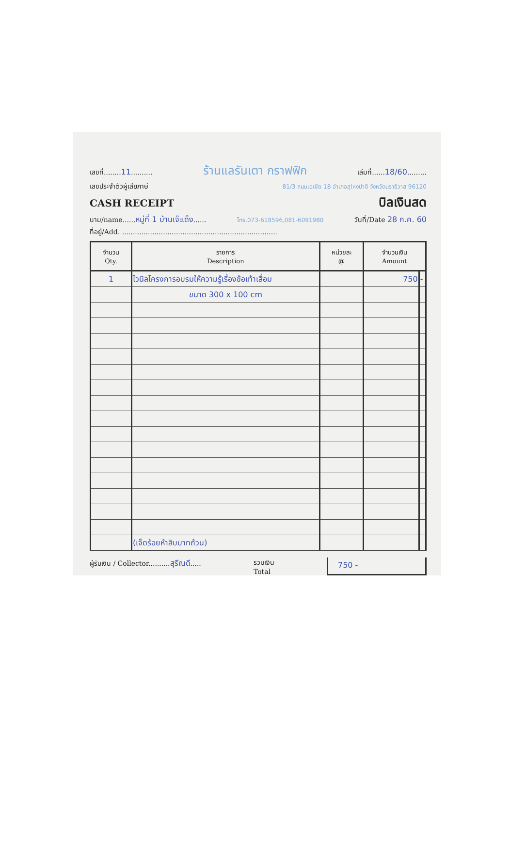เลขที่........11.......... ร้านแลรันเตา กราฟฟิก เล่มที่......18/60.........
เลขประจำตัวผู้เสียภาษี 81/3 ถนนเอเชีย 18 อำเภอสุไหงปาดี จังหวัดนราธิวาส 96120
CASH RECEIPT
บิลเงินสด
นาม/name......หมู่ที่ 1 บ้านเจ๊ะเด็ง...... โทร.073-618596,081-6091980 วันที่/Date 28 ก.ค. 60
ที่อยู่/Add. ........................................................................
| จำนวน Qty. | รายการ Description | หน่วยละ @ | จำนวนเงิน Amount | |
| --- | --- | --- | --- | --- |
| 1 | ไวนิลโครงการอบรมให้ความรู้เรื่องข้อเท้าเสื่อม | | 750 | - |
| | ขนาด 300 x 100 cm | | | |
| | (เจ็ดร้อยห้าสิบบาทถ้วน) | | | |
ผู้รับเงิน / Collector..........สุรีณดี..... รวมเงิน
Total 750 -